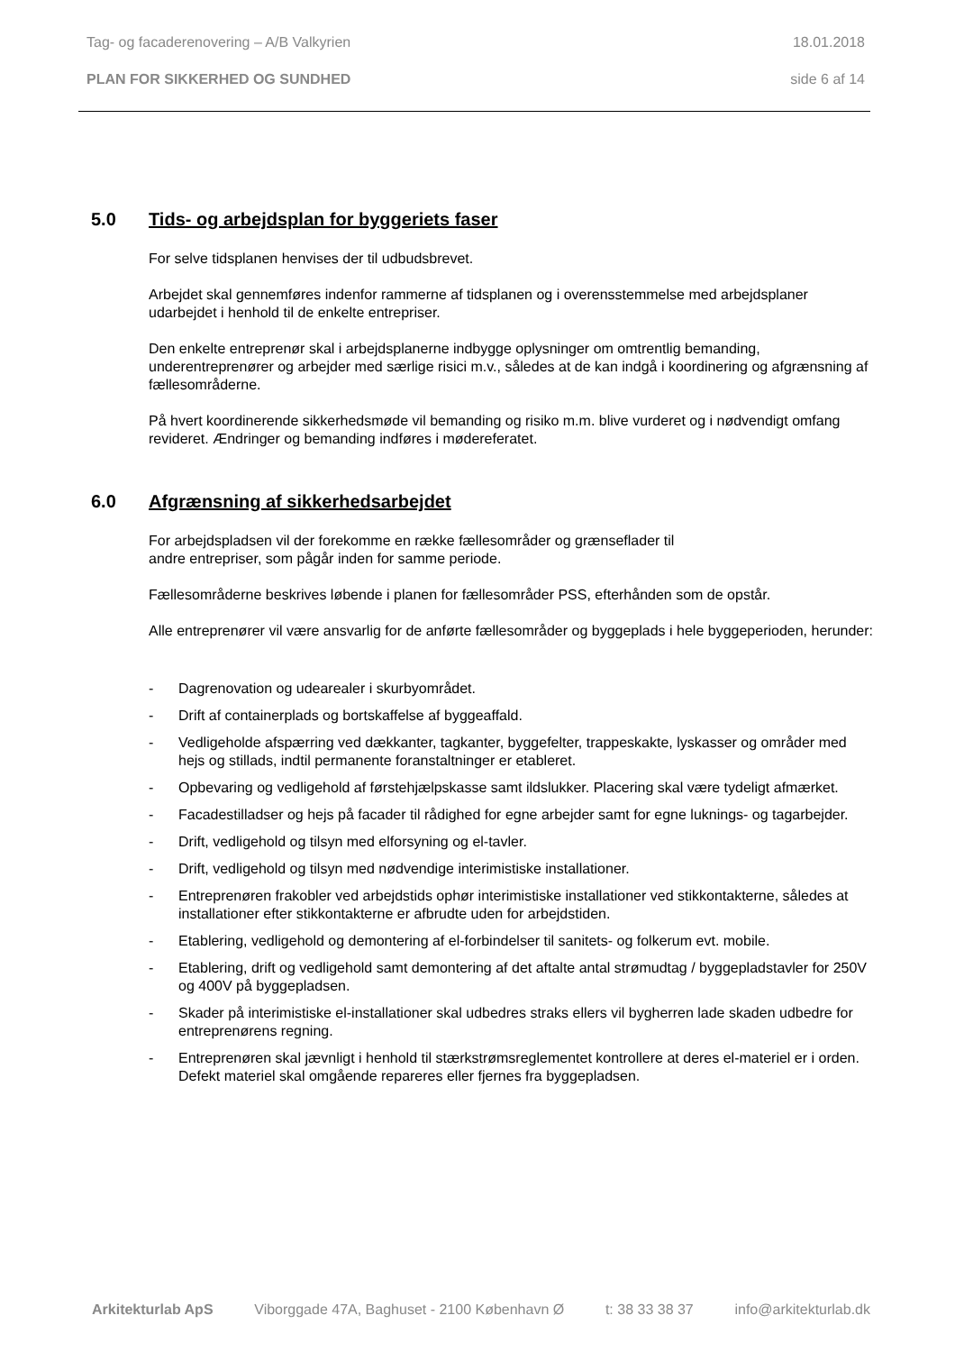Tag- og facaderenovering – A/B Valkyrien 18.01.2018
PLAN FOR SIKKERHED OG SUNDHED side 6 af 14
5.0 Tids- og arbejdsplan for byggeriets faser
For selve tidsplanen henvises der til udbudsbrevet.
Arbejdet skal gennemføres indenfor rammerne af tidsplanen og i overensstemmelse med arbejdsplaner udarbejdet i henhold til de enkelte entrepriser.
Den enkelte entreprenør skal i arbejdsplanerne indbygge oplysninger om omtrentlig bemanding, underentreprenører og arbejder med særlige risici m.v., således at de kan indgå i koordinering og afgrænsning af fællesområderne.
På hvert koordinerende sikkerhedsmøde vil bemanding og risiko m.m. blive vurderet og i nødvendigt omfang revideret. Ændringer og bemanding indføres i mødereferatet.
6.0 Afgrænsning af sikkerhedsarbejdet
For arbejdspladsen vil der forekomme en række fællesområder og grænseflader til
andre entrepriser, som pågår inden for samme periode.
Fællesområderne beskrives løbende i planen for fællesområder PSS, efterhånden som de opstår.
Alle entreprenører vil være ansvarlig for de anførte fællesområder og byggeplads i hele byggeperioden, herunder:
- Dagrenovation og udearealer i skurbyområdet.
- Drift af containerplads og bortskaffelse af byggeaffald.
- Vedligeholde afspærring ved dækkanter, tagkanter, byggefelter, trappeskakte, lyskasser og områder med hejs og stillads, indtil permanente foranstaltninger er etableret.
- Opbevaring og vedligehold af førstehjælpskasse samt ildslukker. Placering skal være tydeligt afmærket.
- Facadestilladser og hejs på facader til rådighed for egne arbejder samt for egne luknings- og tagarbejder.
- Drift, vedligehold og tilsyn med elforsyning og el-tavler.
- Drift, vedligehold og tilsyn med nødvendige interimistiske installationer.
- Entreprenøren frakobler ved arbejdstids ophør interimistiske installationer ved stikkontakterne, således at installationer efter stikkontakterne er afbrudte uden for arbejdstiden.
- Etablering, vedligehold og demontering af el-forbindelser til sanitets- og folkerum evt. mobile.
- Etablering, drift og vedligehold samt demontering af det aftalte antal strømudtag / byggepladstavler for 250V og 400V på byggepladsen.
- Skader på interimistiske el-installationer skal udbedres straks ellers vil bygherren lade skaden udbedre for entreprenørens regning.
- Entreprenøren skal jævnligt i henhold til stærkstrømsreglementet kontrollere at deres el-materiel er i orden. Defekt materiel skal omgående repareres eller fjernes fra byggepladsen.
Arkitekturlab ApS Viborggade 47A, Baghuset - 2100 København Ø t: 38 33 38 37 info@arkitekturlab.dk